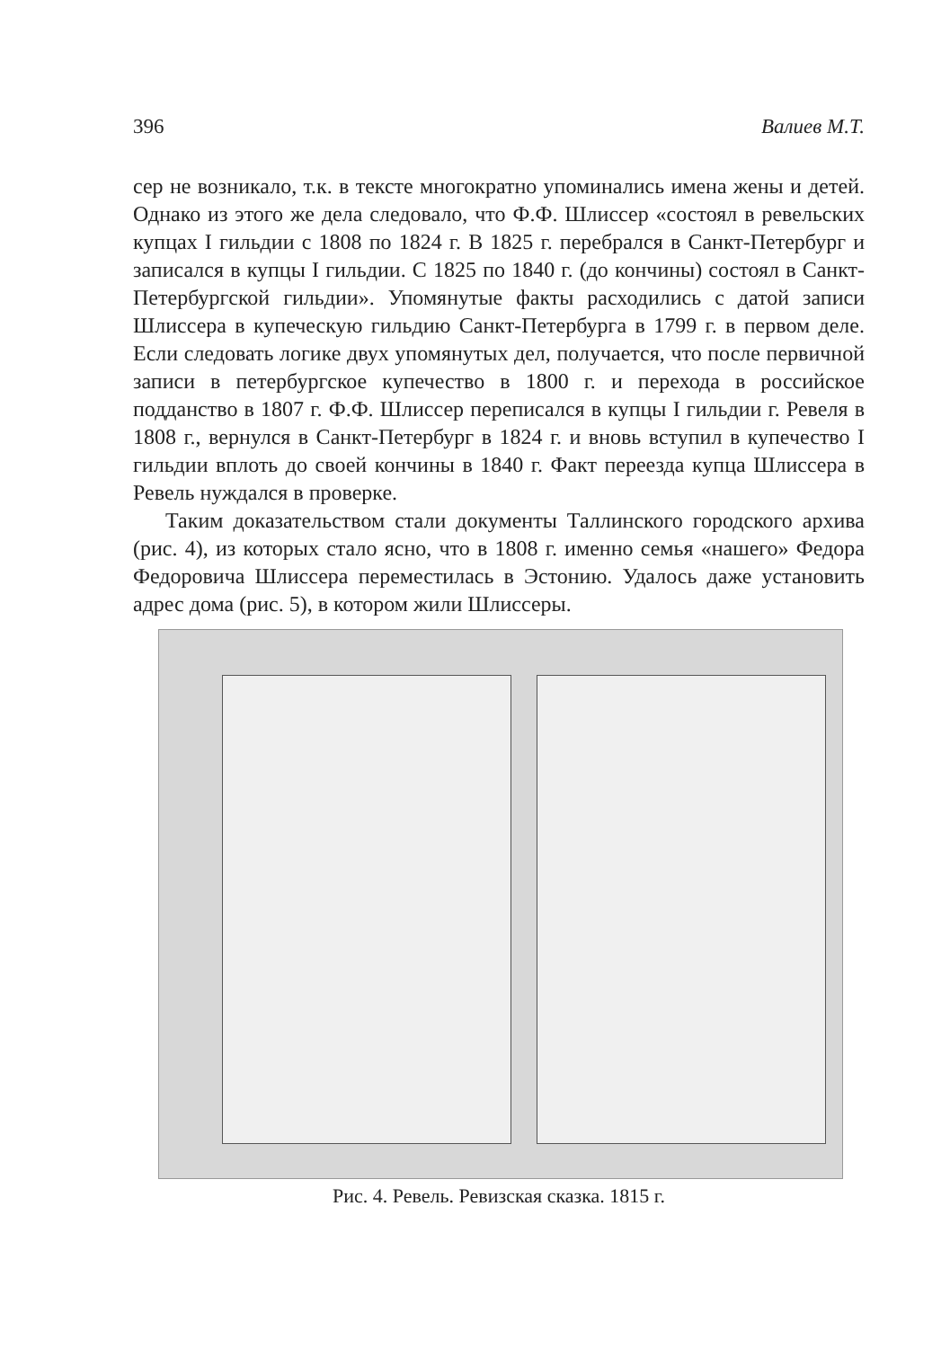396 Валиев М.Т.
сер не возникало, т.к. в тексте многократно упоминались имена жены и детей. Однако из этого же дела следовало, что Ф.Ф. Шлиссер «состоял в ревельских купцах I гильдии с 1808 по 1824 г. В 1825 г. перебрался в Санкт-Петербург и записался в купцы I гильдии. С 1825 по 1840 г. (до кончины) состоял в Санкт-Петербургской гильдии». Упомянутые факты расходились с датой записи Шлиссера в купеческую гильдию Санкт-Петербурга в 1799 г. в первом деле. Если следовать логике двух упомянутых дел, получается, что после первичной записи в петербургское купечество в 1800 г. и перехода в российское подданство в 1807 г. Ф.Ф. Шлиссер переписался в купцы I гильдии г. Ревеля в 1808 г., вернулся в Санкт-Петербург в 1824 г. и вновь вступил в купечество I гильдии вплоть до своей кончины в 1840 г. Факт переезда купца Шлиссера в Ревель нуждался в проверке.
Таким доказательством стали документы Таллинского городского архива (рис. 4), из которых стало ясно, что в 1808 г. именно семья «нашего» Федора Федоровича Шлиссера переместилась в Эстонию. Удалось даже установить адрес дома (рис. 5), в котором жили Шлиссеры.
Рис. 4. Ревель. Ревизская сказка. 1815 г.